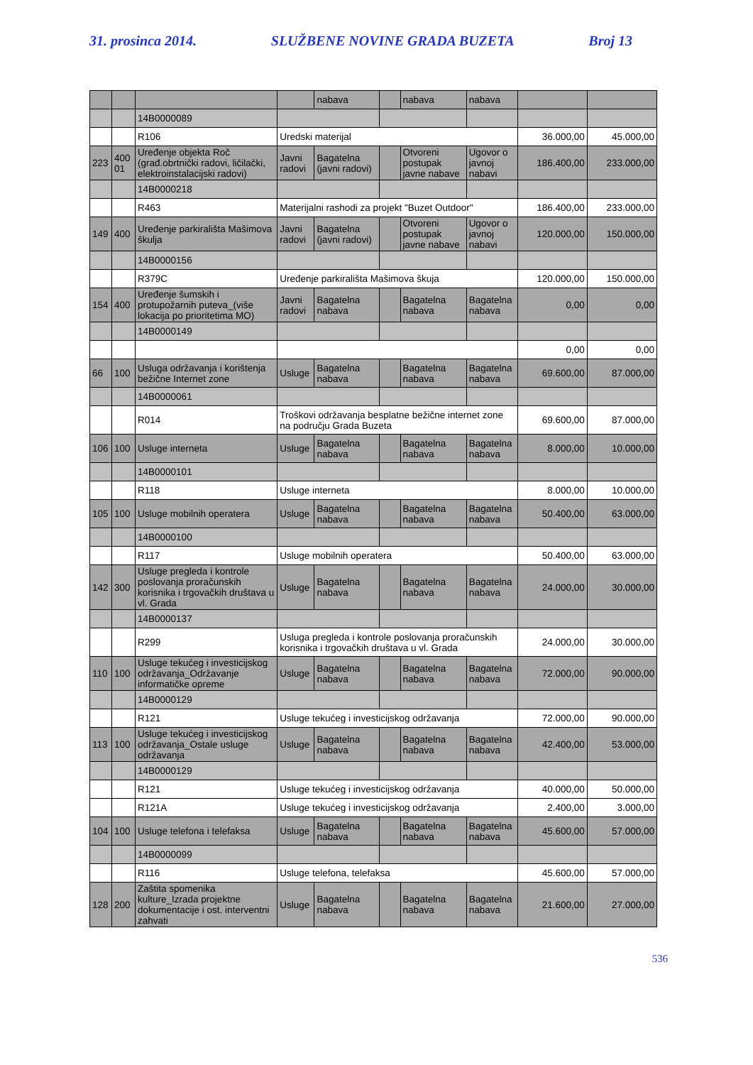31. prosinca 2014. SLUŽBENE NOVINE GRADA BUZETA Broj 13
| | | | | nabava | | nabava | nabava | | |
| | | 14B0000089 | | | | | | | |
| | | R106 | Uredski materijal | | | | | 36.000,00 | 45.000,00 |
| 223 | 400 01 | Uređenje objekta Roč (građ.obrtnički radovi, ličilački, elektroinstalacijski radovi) | Javni radovi | Bagatelna (javni radovi) | | Otvoreni postupak javne nabave | Ugovor o javnoj nabavi | 186.400,00 | 233.000,00 |
| | | 14B0000218 | | | | | | | |
| | | R463 | Materijalni rashodi za projekt "Buzet Outdoor" | | | | | 186.400,00 | 233.000,00 |
| 149 | 400 | Uređenje parkirališta Mašimova škulja | Javni radovi | Bagatelna (javni radovi) | | Otvoreni postupak javne nabave | Ugovor o javnoj nabavi | 120.000,00 | 150.000,00 |
| | | 14B0000156 | | | | | | | |
| | | R379C | Uređenje parkirališta Mašimova škuja | | | | | 120.000,00 | 150.000,00 |
| 154 | 400 | Uređenje šumskih i protupožarnih puteva_(više lokacija po prioritetima MO) | Javni radovi | Bagatelna nabava | | Bagatelna nabava | Bagatelna nabava | 0,00 | 0,00 |
| | | 14B0000149 | | | | | | | |
| | | | | | | | | 0,00 | 0,00 |
| 66 | 100 | Usluga održavanja i korištenja bežične Internet zone | Usluge | Bagatelna nabava | | Bagatelna nabava | Bagatelna nabava | 69.600,00 | 87.000,00 |
| | | 14B0000061 | | | | | | | |
| | | R014 | Troškovi održavanja besplatne bežične internet zone na području Grada Buzeta | | | | | 69.600,00 | 87.000,00 |
| 106 | 100 | Usluge interneta | Usluge | Bagatelna nabava | | Bagatelna nabava | Bagatelna nabava | 8.000,00 | 10.000,00 |
| | | 14B0000101 | | | | | | | |
| | | R118 | Usluge interneta | | | | | 8.000,00 | 10.000,00 |
| 105 | 100 | Usluge mobilnih operatera | Usluge | Bagatelna nabava | | Bagatelna nabava | Bagatelna nabava | 50.400,00 | 63.000,00 |
| | | 14B0000100 | | | | | | | |
| | | R117 | Usluge mobilnih operatera | | | | | 50.400,00 | 63.000,00 |
| 142 | 300 | Usluge pregleda i kontrole poslovanja proračunskih korisnika i trgovačkih društava u vl. Grada | Usluge | Bagatelna nabava | | Bagatelna nabava | Bagatelna nabava | 24.000,00 | 30.000,00 |
| | | 14B0000137 | | | | | | | |
| | | R299 | Usluga pregleda i kontrole poslovanja proračunskih korisnika i trgovačkih društava u vl. Grada | | | | | 24.000,00 | 30.000,00 |
| 110 | 100 | Usluge tekućeg i investicijskog održavanja_Održavanje informatičke opreme | Usluge | Bagatelna nabava | | Bagatelna nabava | Bagatelna nabava | 72.000,00 | 90.000,00 |
| | | 14B0000129 | | | | | | | |
| | | R121 | Usluge tekućeg i investicijskog održavanja | | | | | 72.000,00 | 90.000,00 |
| 113 | 100 | Usluge tekućeg i investicijskog održavanja_Ostale usluge održavanja | Usluge | Bagatelna nabava | | Bagatelna nabava | Bagatelna nabava | 42.400,00 | 53.000,00 |
| | | 14B0000129 | | | | | | | |
| | | R121 | Usluge tekućeg i investicijskog održavanja | | | | | 40.000,00 | 50.000,00 |
| | | R121A | Usluge tekućeg i investicijskog održavanja | | | | | 2.400,00 | 3.000,00 |
| 104 | 100 | Usluge telefona i telefaksa | Usluge | Bagatelna nabava | | Bagatelna nabava | Bagatelna nabava | 45.600,00 | 57.000,00 |
| | | 14B0000099 | | | | | | | |
| | | R116 | Usluge telefona, telefaksa | | | | | 45.600,00 | 57.000,00 |
| 128 | 200 | Zaštita spomenika kulture_Izrada projektne dokumentacije i ost. interventni zahvati | Usluge | Bagatelna nabava | | Bagatelna nabava | Bagatelna nabava | 21.600,00 | 27.000,00 |
536